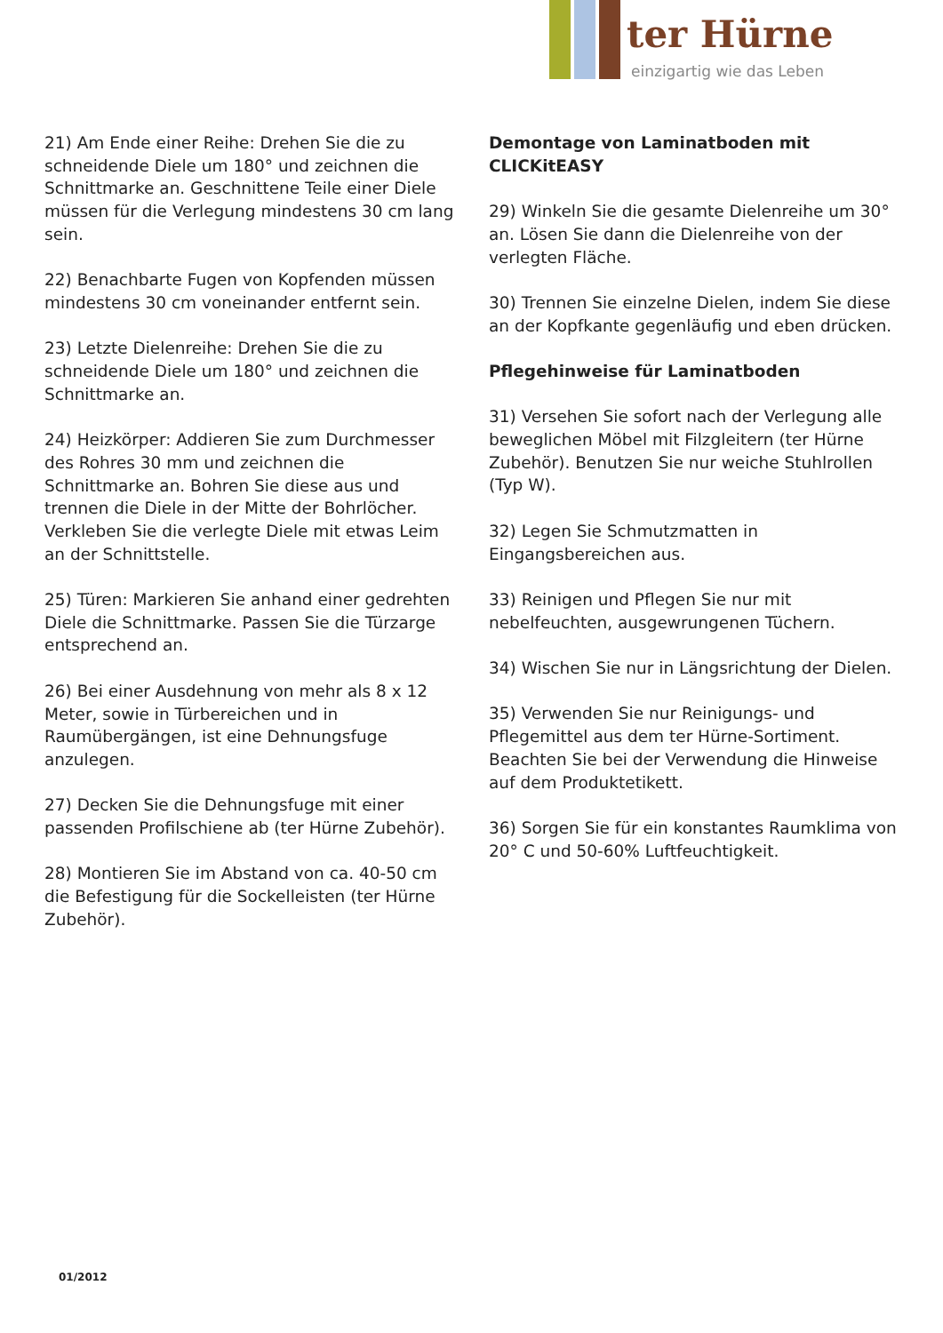ter Hürne
einzigartig wie das Leben
21) Am Ende einer Reihe: Drehen Sie die zu schneidende Diele um 180° und zeichnen die Schnittmarke an. Geschnittene Teile einer Diele müssen für die Verlegung mindestens 30 cm lang sein.
22) Benachbarte Fugen von Kopfenden müssen mindestens 30 cm voneinander entfernt sein.
23) Letzte Dielenreihe: Drehen Sie die zu schneidende Diele um 180° und zeichnen die Schnittmarke an.
24) Heizkörper: Addieren Sie zum Durchmesser des Rohres 30 mm und zeichnen die Schnittmarke an. Bohren Sie diese aus und trennen die Diele in der Mitte der Bohrlöcher. Verkleben Sie die verlegte Diele mit etwas Leim an der Schnittstelle.
25) Türen: Markieren Sie anhand einer gedrehten Diele die Schnittmarke. Passen Sie die Türzarge entsprechend an.
26) Bei einer Ausdehnung von mehr als 8 x 12 Meter, sowie in Türbereichen und in Raumübergängen, ist eine Dehnungsfuge anzulegen.
27) Decken Sie die Dehnungsfuge mit einer passenden Profilschiene ab (ter Hürne Zubehör).
28) Montieren Sie im Abstand von ca. 40-50 cm die Befestigung für die Sockelleisten (ter Hürne Zubehör).
Demontage von Laminatboden mit CLICKitEASY
29) Winkeln Sie die gesamte Dielenreihe um 30° an. Lösen Sie dann die Dielenreihe von der verlegten Fläche.
30) Trennen Sie einzelne Dielen, indem Sie diese an der Kopfkante gegenläufig und eben drücken.
Pflegehinweise für Laminatboden
31) Versehen Sie sofort nach der Verlegung alle beweglichen Möbel mit Filzgleitern (ter Hürne Zubehör). Benutzen Sie nur weiche Stuhlrollen (Typ W).
32) Legen Sie Schmutzmatten in Eingangsbereichen aus.
33) Reinigen und Pflegen Sie nur mit nebelfeuchten, ausgewrungenen Tüchern.
34) Wischen Sie nur in Längsrichtung der Dielen.
35) Verwenden Sie nur Reinigungs- und Pflegemittel aus dem ter Hürne-Sortiment. Beachten Sie bei der Verwendung die Hinweise auf dem Produktetikett.
36) Sorgen Sie für ein konstantes Raumklima von 20° C und 50-60% Luftfeuchtigkeit.
01/2012